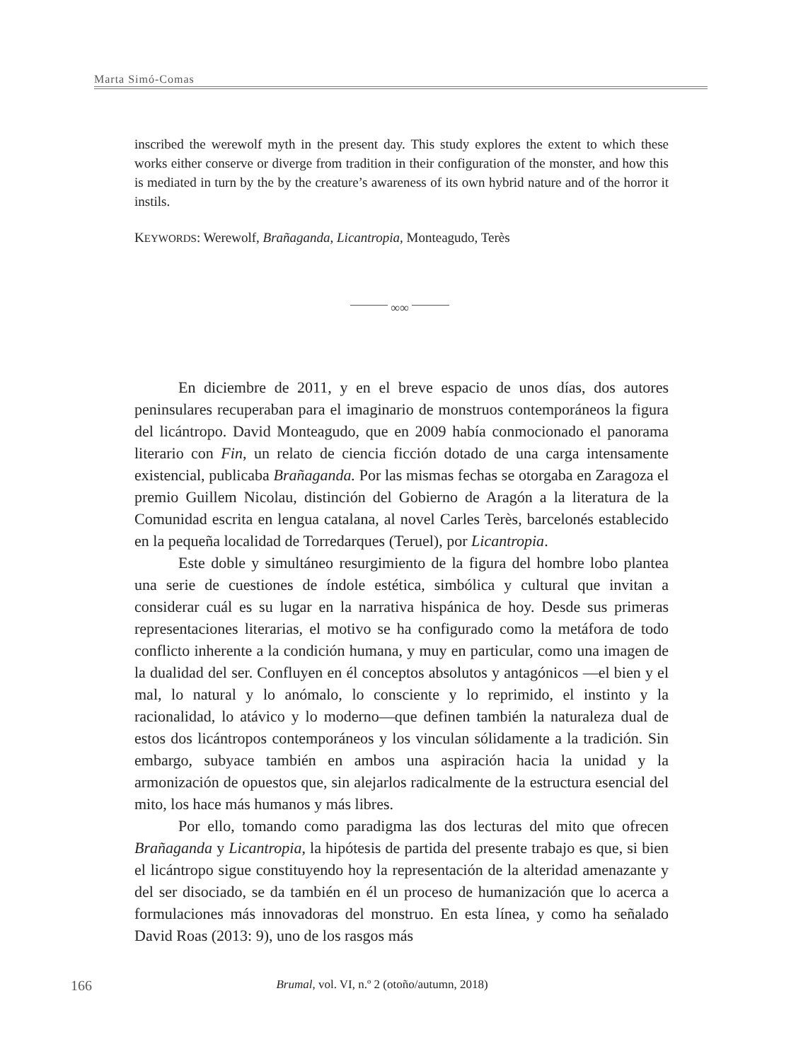Marta Simó-Comas
inscribed the werewolf myth in the present day. This study explores the extent to which these works either conserve or diverge from tradition in their configuration of the monster, and how this is mediated in turn by the by the creature’s awareness of its own hybrid nature and of the horror it instils.
KEYWORDS: Werewolf, Brañaganda, Licantropia, Monteagudo, Terès
∞∞
En diciembre de 2011, y en el breve espacio de unos días, dos autores peninsulares recuperaban para el imaginario de monstruos contemporáneos la figura del licántropo. David Monteagudo, que en 2009 había conmocionado el panorama literario con Fin, un relato de ciencia ficción dotado de una carga intensamente existencial, publicaba Brañaganda. Por las mismas fechas se otorgaba en Zaragoza el premio Guillem Nicolau, distinción del Gobierno de Aragón a la literatura de la Comunidad escrita en lengua catalana, al novel Carles Terès, barcelonés establecido en la pequeña localidad de Torredarques (Teruel), por Licantropia.
Este doble y simultáneo resurgimiento de la figura del hombre lobo plantea una serie de cuestiones de índole estética, simbólica y cultural que invitan a considerar cuál es su lugar en la narrativa hispánica de hoy. Desde sus primeras representaciones literarias, el motivo se ha configurado como la metáfora de todo conflicto inherente a la condición humana, y muy en particular, como una imagen de la dualidad del ser. Confluyen en él conceptos absolutos y antagónicos —el bien y el mal, lo natural y lo anómalo, lo consciente y lo reprimido, el instinto y la racionalidad, lo atávico y lo moderno—que definen también la naturaleza dual de estos dos licántropos contemporáneos y los vinculan sólidamente a la tradición. Sin embargo, subyace también en ambos una aspiración hacia la unidad y la armonización de opuestos que, sin alejarlos radicalmente de la estructura esencial del mito, los hace más humanos y más libres.
Por ello, tomando como paradigma las dos lecturas del mito que ofrecen Brañaganda y Licantropia, la hipótesis de partida del presente trabajo es que, si bien el licántropo sigue constituyendo hoy la representación de la alteridad amenazante y del ser disociado, se da también en él un proceso de humanización que lo acerca a formulaciones más innovadoras del monstruo. En esta línea, y como ha señalado David Roas (2013: 9), uno de los rasgos más
166
Brumal, vol. VI, n.º 2 (otoño/autumn, 2018)